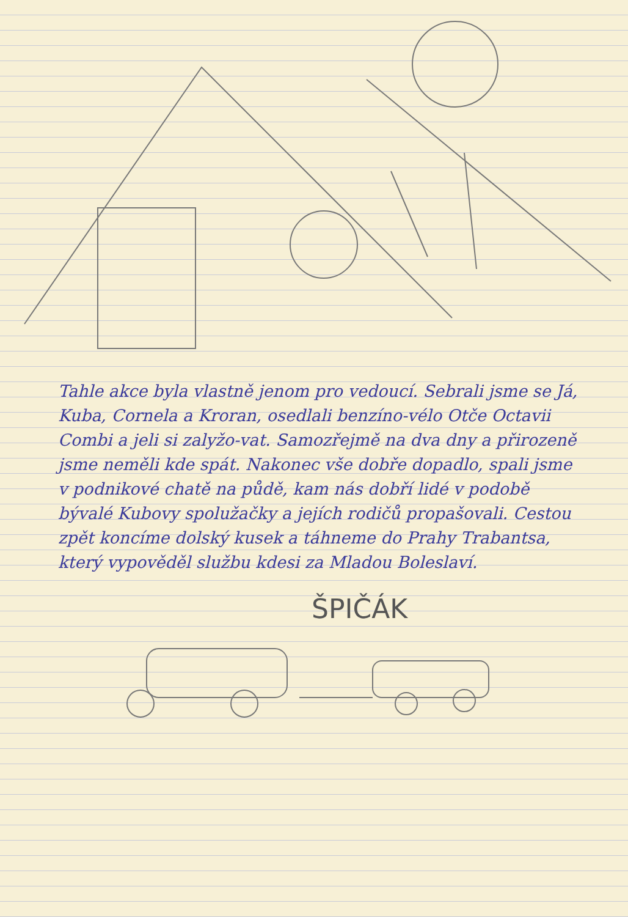Tahle akce byla vlastně jenom pro vedoucí. Sebrali jsme se Já, Kuba, Cornela a Kroran, osedlali benzíno-vélo Otče Octavii Combi a jeli si zalyžo-vat. Samozřejmě na dva dny a přirozeně jsme neměli kde spát. Nakonec vše dobře dopadlo, spali jsme v podnikové chatě na půdě, kam nás dobří lidé v podobě bývalé Kubovy spolužačky a jejích rodičů propašovali. Cestou zpět koncíme dolský kusek a táhneme do Prahy Trabantsa, který vypověděl službu kdesi za Mladou Boleslaví.
ŠPIČÁK